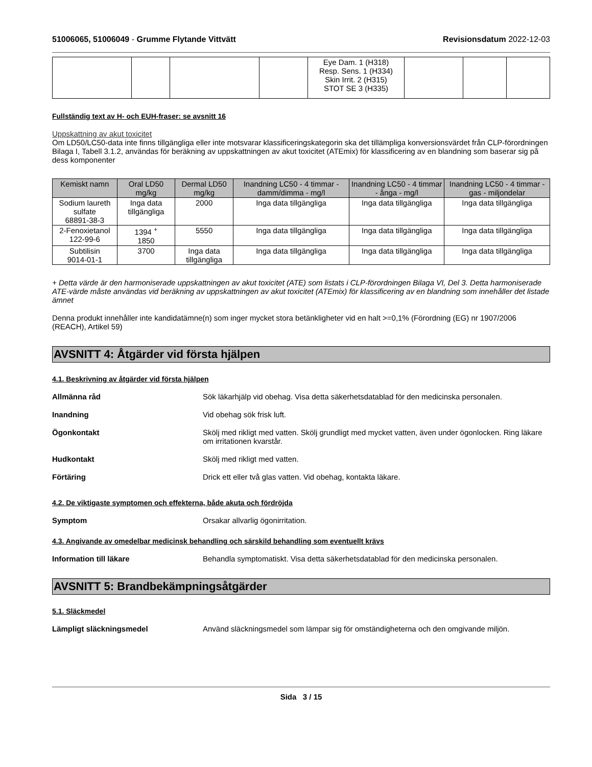51006065, 51006049 - Grumme Flytande Vittvätt Revisionsdatum 2022-12-03
| | | | | Eye Dam. 1 (H318) Resp. Sens. 1 (H334) Skin Irrit. 2 (H315) STOT SE 3 (H335) | | | |
Fullständig text av H- och EUH-fraser: se avsnitt 16
Uppskattning av akut toxicitet
Om LD50/LC50-data inte finns tillgängliga eller inte motsvarar klassificeringskategorin ska det tillämpliga konversionsvärdet från CLP-förordningen Bilaga I, Tabell 3.1.2, användas för beräkning av uppskattningen av akut toxicitet (ATEmix) för klassificering av en blandning som baserar sig på dess komponenter
| Kemiskt namn | Oral LD50 mg/kg | Dermal LD50 mg/kg | Inandning LC50 - 4 timmar - damm/dimma - mg/l | Inandning LC50 - 4 timmar - ånga - mg/l | Inandning LC50 - 4 timmar - gas - miljondelar |
| --- | --- | --- | --- | --- | --- |
| Sodium laureth sulfate 68891-38-3 | Inga data tillgängliga | 2000 | Inga data tillgängliga | Inga data tillgängliga | Inga data tillgängliga |
| 2-Fenoxietanol 122-99-6 | 1394 <sup>+</sup> 1850 | 5550 | Inga data tillgängliga | Inga data tillgängliga | Inga data tillgängliga |
| Subtilisin 9014-01-1 | 3700 | Inga data tillgängliga | Inga data tillgängliga | Inga data tillgängliga | Inga data tillgängliga |
+ Detta värde är den harmoniserade uppskattningen av akut toxicitet (ATE) som listats i CLP-förordningen Bilaga VI, Del 3. Detta harmoniserade ATE-värde måste användas vid beräkning av uppskattningen av akut toxicitet (ATEmix) för klassificering av en blandning som innehåller det listade ämnet
Denna produkt innehåller inte kandidatämne(n) som inger mycket stora betänkligheter vid en halt >=0,1% (Förordning (EG) nr 1907/2006 (REACH), Artikel 59)
AVSNITT 4: Åtgärder vid första hjälpen
4.1. Beskrivning av åtgärder vid första hjälpen
Allmänna råd Sök läkarhjälp vid obehag. Visa detta säkerhetsdatablad för den medicinska personalen.
Inandning Vid obehag sök frisk luft.
Ögonkontakt Skölj med rikligt med vatten. Skölj grundligt med mycket vatten, även under ögonlocken. Ring läkare om irritationen kvarstår.
Hudkontakt Skölj med rikligt med vatten.
Förtäring Drick ett eller två glas vatten. Vid obehag, kontakta läkare.
4.2. De viktigaste symptomen och effekterna, både akuta och fördröjda
Symptom Orsakar allvarlig ögonirritation.
4.3. Angivande av omedelbar medicinsk behandling och särskild behandling som eventuellt krävs
Information till läkare Behandla symptomatiskt. Visa detta säkerhetsdatablad för den medicinska personalen.
AVSNITT 5: Brandbekämpningsåtgärder
5.1. Släckmedel
Lämpligt släckningsmedel Använd släckningsmedel som lämpar sig för omständigheterna och den omgivande miljön.
Sida 3 / 15